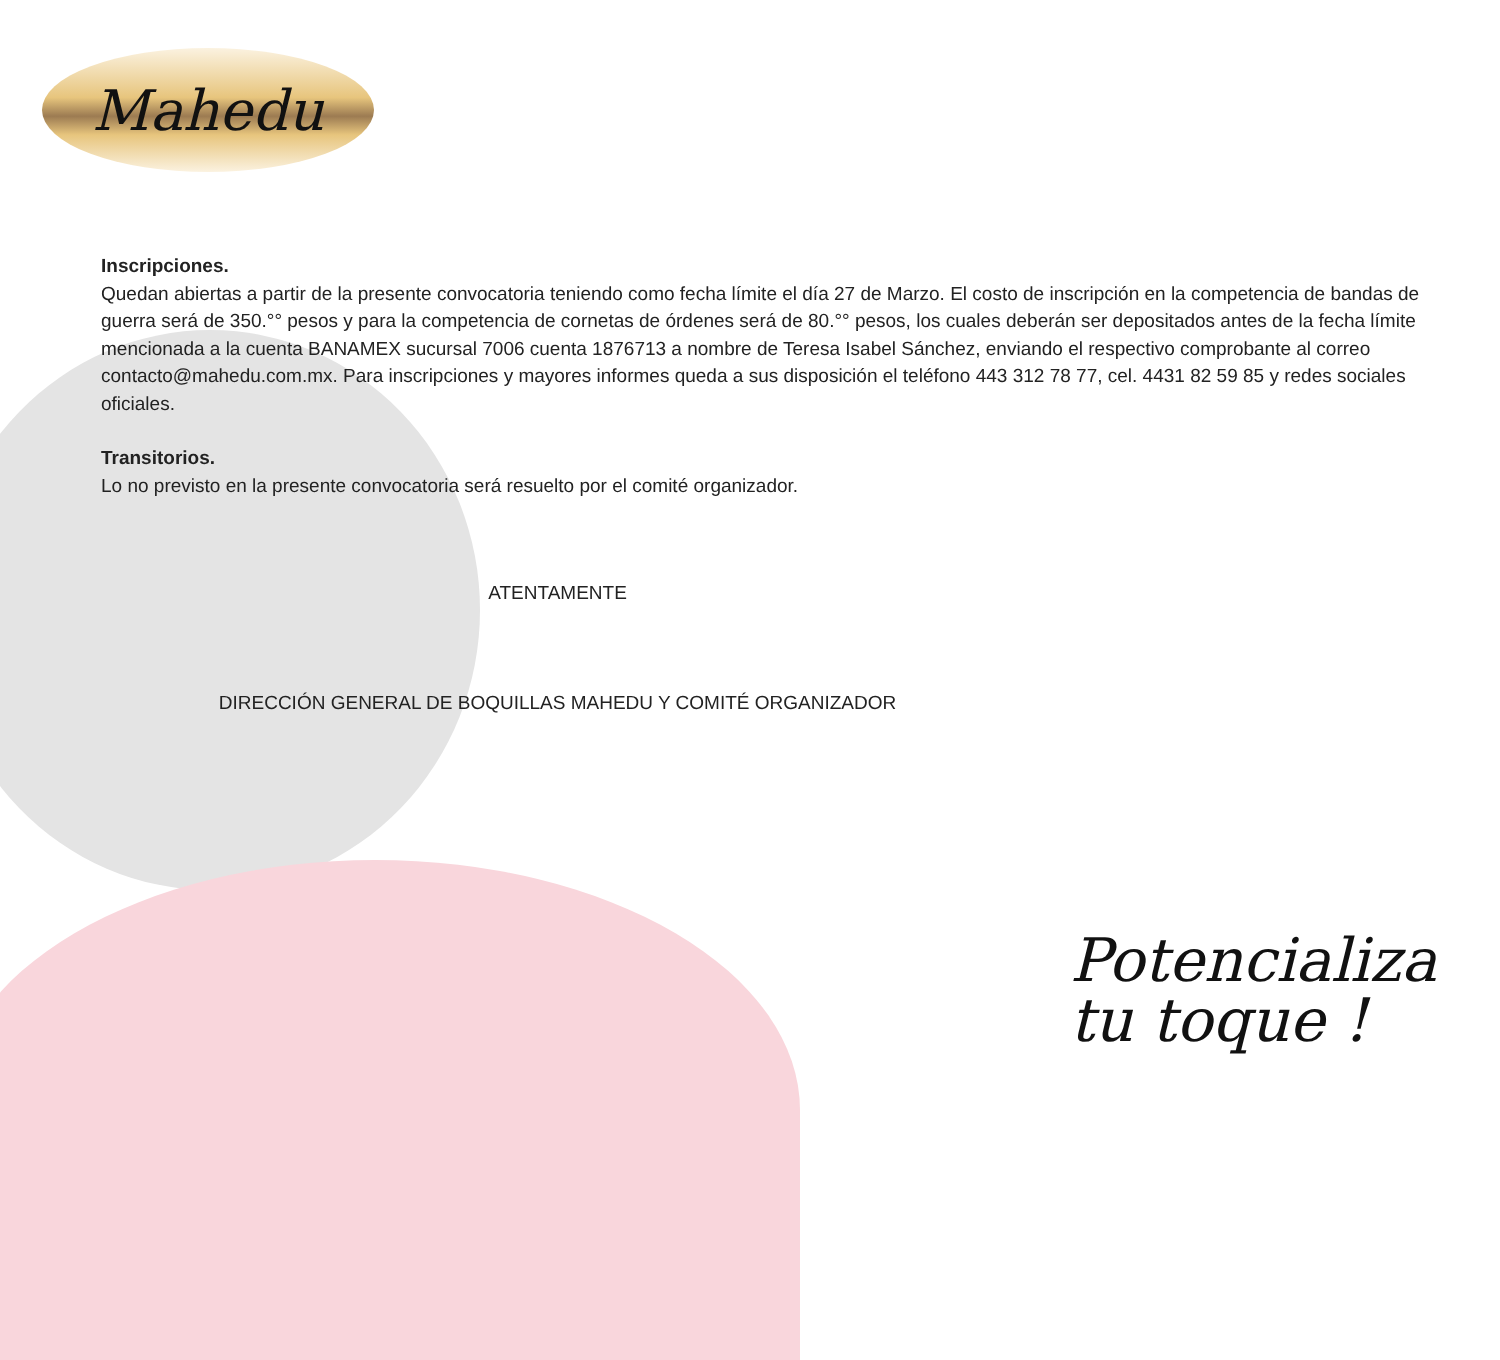Mahedu
Inscripciones.
Quedan abiertas a partir de la presente convocatoria teniendo como fecha límite el día 27 de Marzo. El costo de inscripción en la competencia de bandas de guerra será de 350.°° pesos y para la competencia de cornetas de órdenes será de 80.°° pesos, los cuales deberán ser depositados antes de la fecha límite mencionada a la cuenta BANAMEX sucursal 7006 cuenta 1876713 a nombre de Teresa Isabel Sánchez, enviando el respectivo comprobante al correo contacto@mahedu.com.mx. Para inscripciones y mayores informes queda a sus disposición el teléfono 443 312 78 77, cel. 4431 82 59 85 y redes sociales oficiales.
Transitorios.
Lo no previsto en la presente convocatoria será resuelto por el comité organizador.
ATENTAMENTE
DIRECCIÓN GENERAL DE BOQUILLAS MAHEDU Y COMITÉ ORGANIZADOR
Potencializa
tu toque !